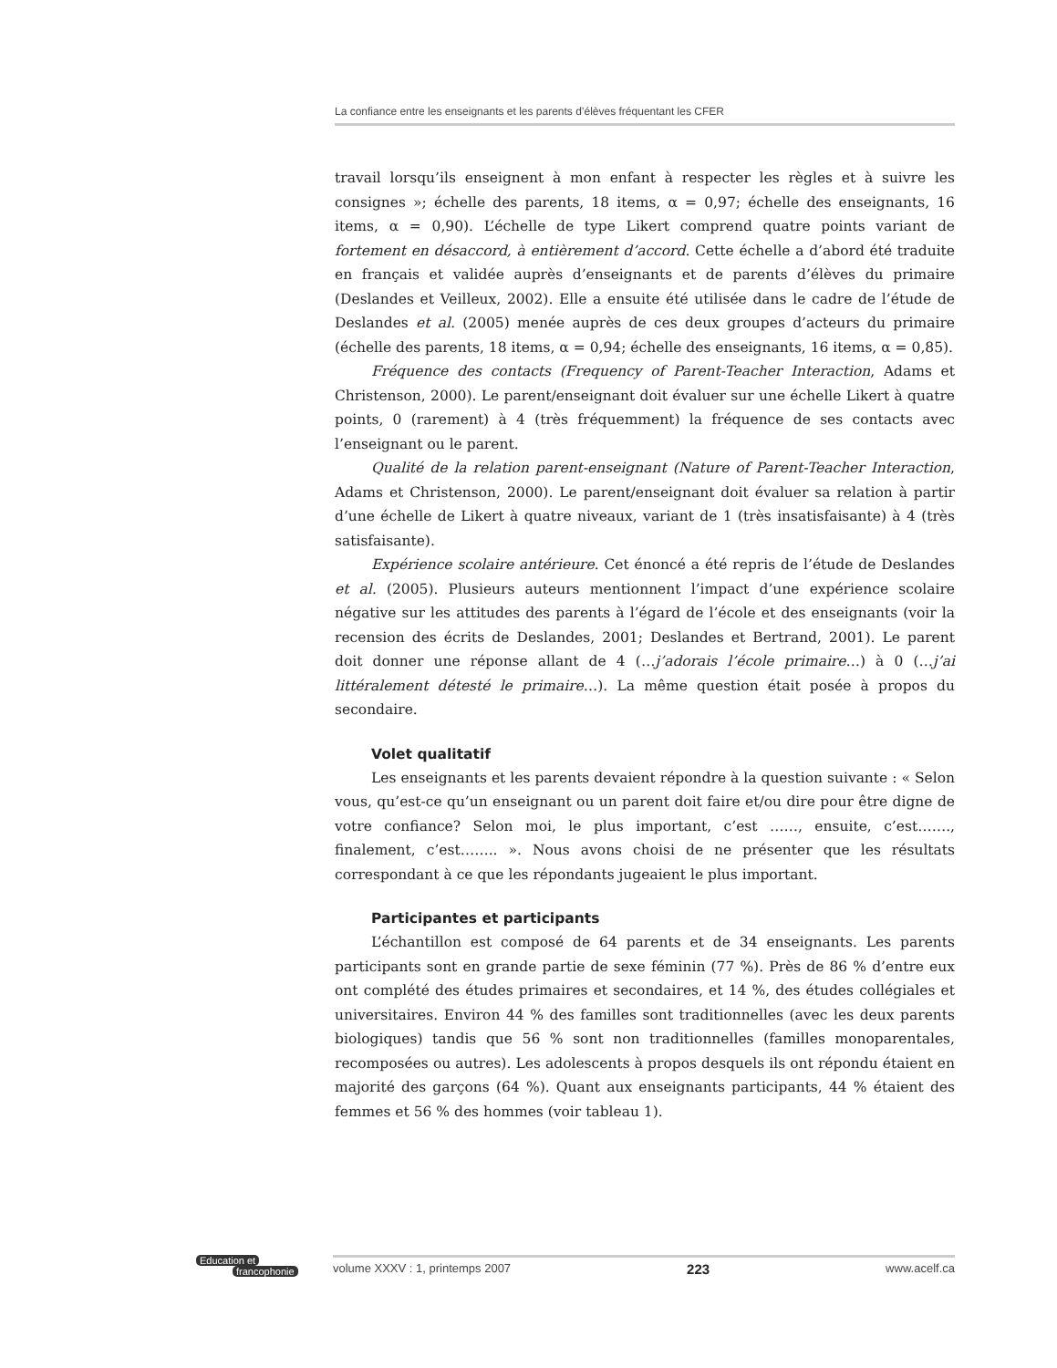La confiance entre les enseignants et les parents d’élèves fréquentant les CFER
travail lorsqu’ils enseignent à mon enfant à respecter les règles et à suivre les consignes »; échelle des parents, 18 items, α = 0,97; échelle des enseignants, 16 items, α = 0,90). L’échelle de type Likert comprend quatre points variant de fortement en désaccord, à entièrement d’accord. Cette échelle a d’abord été traduite en français et validée auprès d’enseignants et de parents d’élèves du primaire (Deslandes et Veilleux, 2002). Elle a ensuite été utilisée dans le cadre de l’étude de Deslandes et al. (2005) menée auprès de ces deux groupes d’acteurs du primaire (échelle des parents, 18 items, α = 0,94; échelle des enseignants, 16 items, α = 0,85).
Fréquence des contacts (Frequency of Parent-Teacher Interaction, Adams et Christenson, 2000). Le parent/enseignant doit évaluer sur une échelle Likert à quatre points, 0 (rarement) à 4 (très fréquemment) la fréquence de ses contacts avec l’enseignant ou le parent.
Qualité de la relation parent-enseignant (Nature of Parent-Teacher Interaction, Adams et Christenson, 2000). Le parent/enseignant doit évaluer sa relation à partir d’une échelle de Likert à quatre niveaux, variant de 1 (très insatisfaisante) à 4 (très satisfaisante).
Expérience scolaire antérieure. Cet énoncé a été repris de l’étude de Deslandes et al. (2005). Plusieurs auteurs mentionnent l’impact d’une expérience scolaire négative sur les attitudes des parents à l’égard de l’école et des enseignants (voir la recension des écrits de Deslandes, 2001; Deslandes et Bertrand, 2001). Le parent doit donner une réponse allant de 4 (…j’adorais l’école primaire…) à 0 (…j’ai littéralement détesté le primaire…). La même question était posée à propos du secondaire.
Volet qualitatif
Les enseignants et les parents devaient répondre à la question suivante : « Selon vous, qu’est-ce qu’un enseignant ou un parent doit faire et/ou dire pour être digne de votre confiance? Selon moi, le plus important, c’est ……, ensuite, c’est……., finalement, c’est…….. ». Nous avons choisi de ne présenter que les résultats correspondant à ce que les répondants jugeaient le plus important.
Participantes et participants
L’échantillon est composé de 64 parents et de 34 enseignants. Les parents participants sont en grande partie de sexe féminin (77 %). Près de 86 % d’entre eux ont complété des études primaires et secondaires, et 14 %, des études collégiales et universitaires. Environ 44 % des familles sont traditionnelles (avec les deux parents biologiques) tandis que 56 % sont non traditionnelles (familles monoparentales, recomposées ou autres). Les adolescents à propos desquels ils ont répondu étaient en majorité des garçons (64 %). Quant aux enseignants participants, 44 % étaient des femmes et 56 % des hommes (voir tableau 1).
Education et
francophonie
volume XXXV : 1, printemps 2007 223 www.acelf.ca